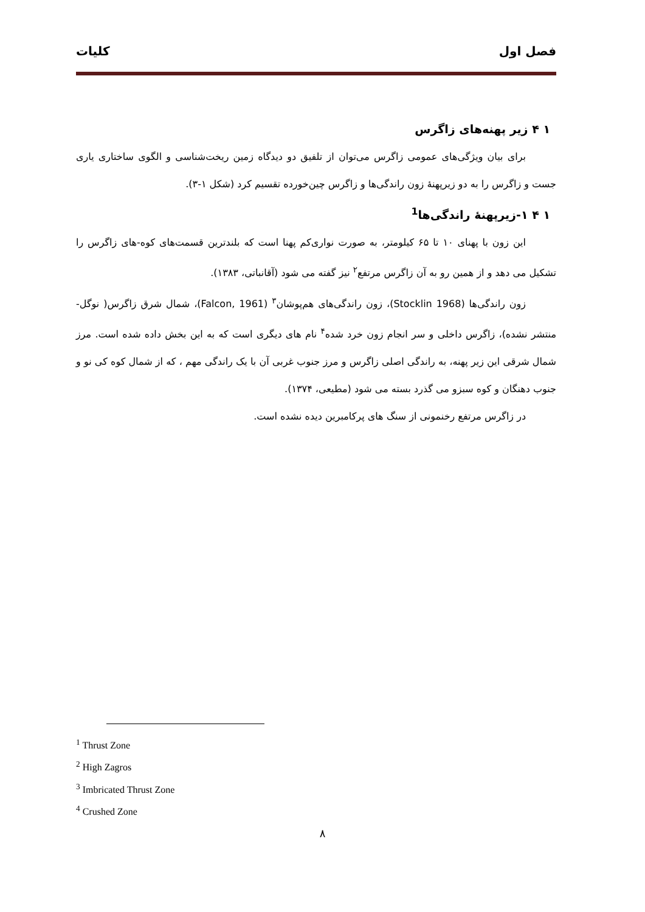فصل اول کلیات
۱ ۴ زیر پهنه‌های زاگرس
برای بیان ویژگی‌های عمومی زاگرس می‌توان از تلفیق دو دیدگاه زمین ریخت‌شناسی و الگوی ساختاری یاری جست و زاگرس را به دو زیرپهنهٔ زون راندگی‌ها و زاگرس چین‌خورده تقسیم کرد (شکل ۱-۳).
۱ ۴ ۱-زیرپهنهٔ راندگی‌ها<sup>1</sup>
این زون با پهنای ۱۰ تا ۶۵ کیلومتر، به صورت نواری‌کم پهنا است که بلندترین قسمت‌های کوه-های زاگرس را تشکیل می دهد و از همین رو به آن زاگرس مرتفع<sup>۲</sup> نیز گفته می شود (آقانباتی، ۱۳۸۳).
زون راندگی‌ها (Stocklin 1968)، زون راندگی‌های هم‌پوشان<sup>۳</sup> (Falcon, 1961)، شمال شرق زاگرس( نوگل- منتشر نشده)، زاگرس داخلی و سر انجام زون خرد شده<sup>۴</sup> نام های دیگری است که به این بخش داده شده است. مرز شمال شرقی این زیر پهنه، به راندگی اصلی زاگرس و مرز جنوب غربی آن با یک راندگی مهم ، که از شمال کوه کی نو و جنوب دهنگان و کوه سبزو می گذرد بسته می شود (مطیعی، ۱۳۷۴).
در زاگرس مرتفع رخنمونی از سنگ های پرکامبرین دیده نشده است.
<sup>1</sup> Thrust Zone
<sup>2</sup> High Zagros
<sup>3</sup> Imbricated Thrust Zone
<sup>4</sup> Crushed Zone
۸